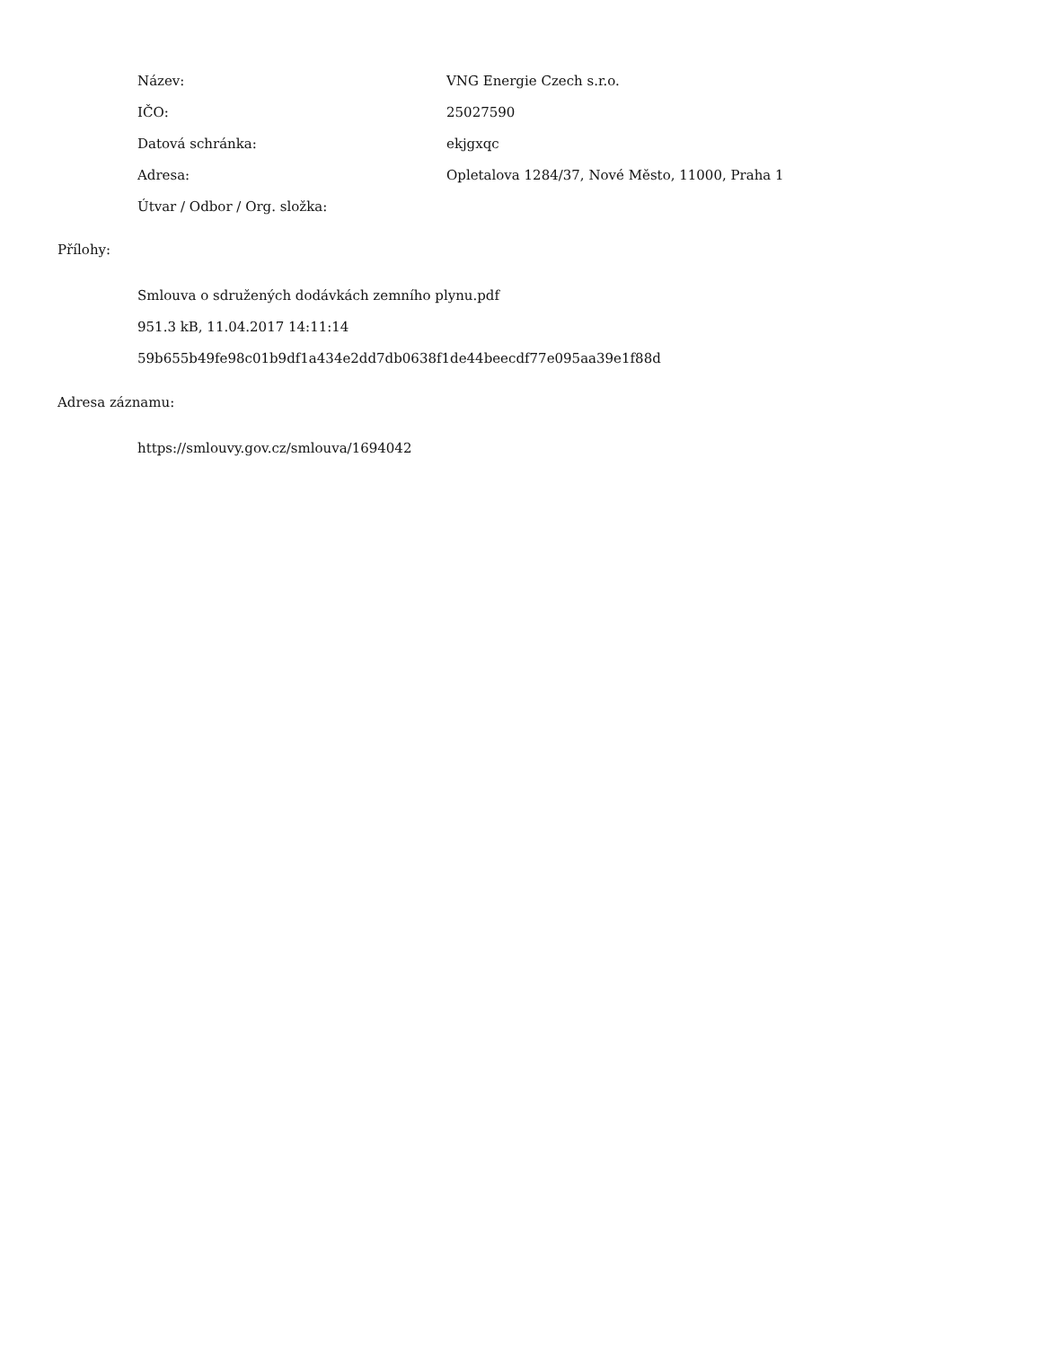| Název: | VNG Energie Czech s.r.o. |
| IČO: | 25027590 |
| Datová schránka: | ekjgxqc |
| Adresa: | Opletalova 1284/37, Nové Město, 11000, Praha 1 |
| Útvar / Odbor / Org. složka: | |
Přílohy:
Smlouva o sdružených dodávkách zemního plynu.pdf
951.3 kB, 11.04.2017 14:11:14
59b655b49fe98c01b9df1a434e2dd7db0638f1de44beecdf77e095aa39e1f88d
Adresa záznamu:
https://smlouvy.gov.cz/smlouva/1694042